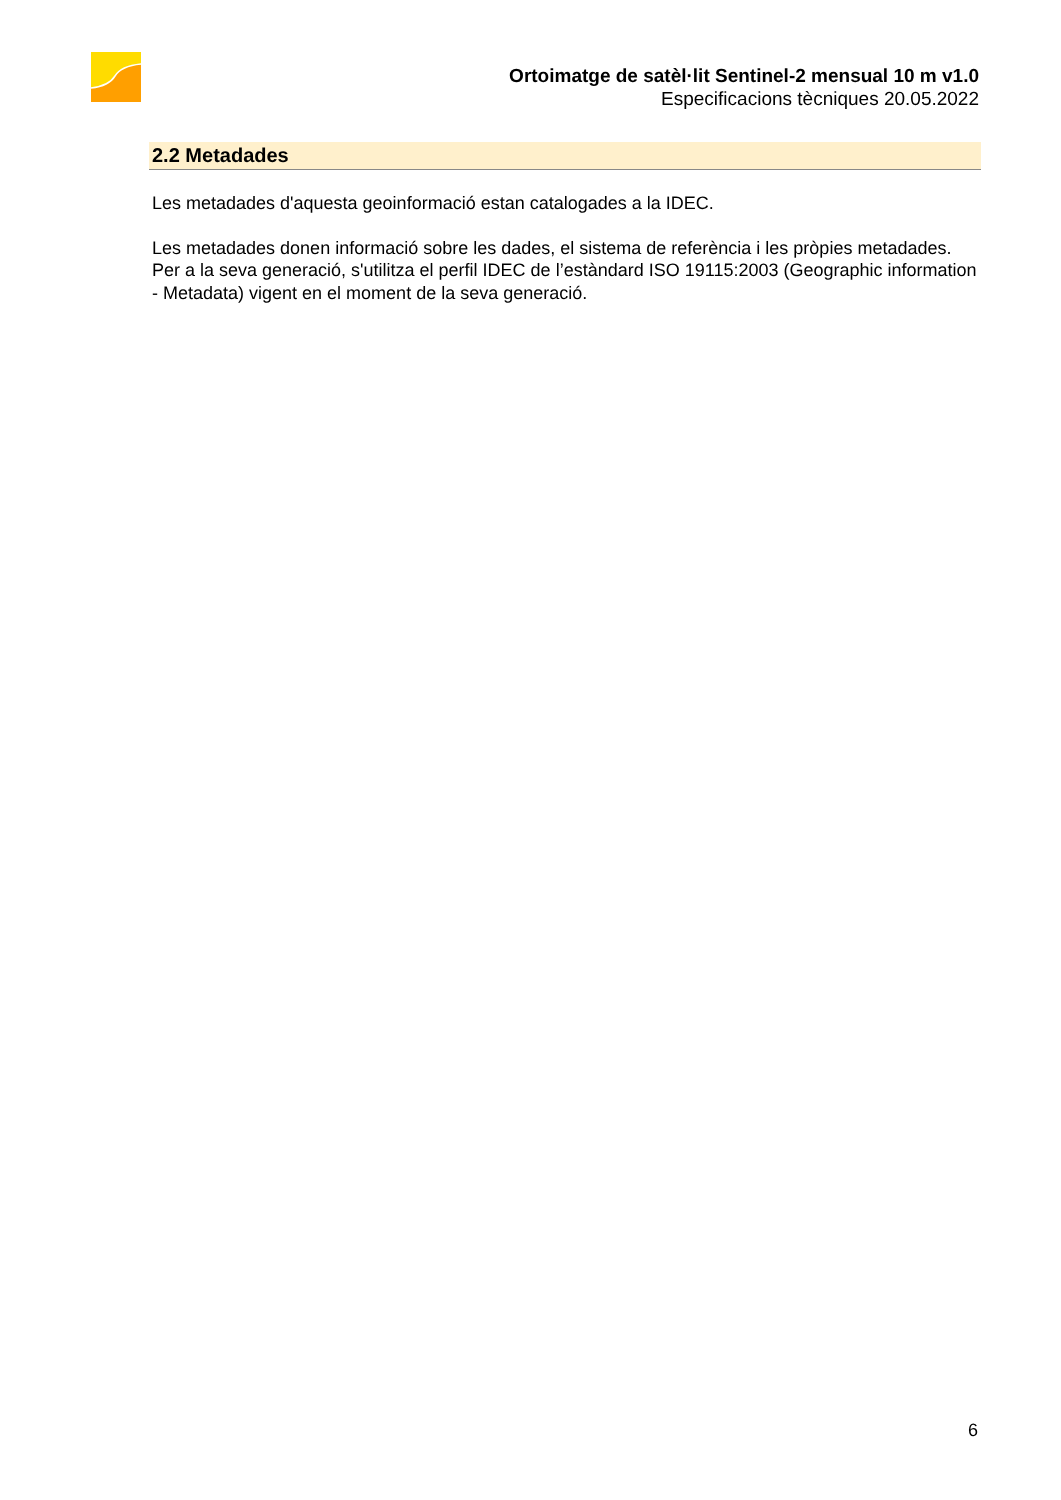Ortoimatge de satèl·lit Sentinel-2 mensual 10 m v1.0
Especificacions tècniques 20.05.2022
2.2 Metadades
Les metadades d'aquesta geoinformació estan catalogades a la IDEC.
Les metadades donen informació sobre les dades, el sistema de referència i les pròpies metadades. Per a la seva generació, s'utilitza el perfil IDEC de l’estàndard ISO 19115:2003 (Geographic information - Metadata) vigent en el moment de la seva generació.
6